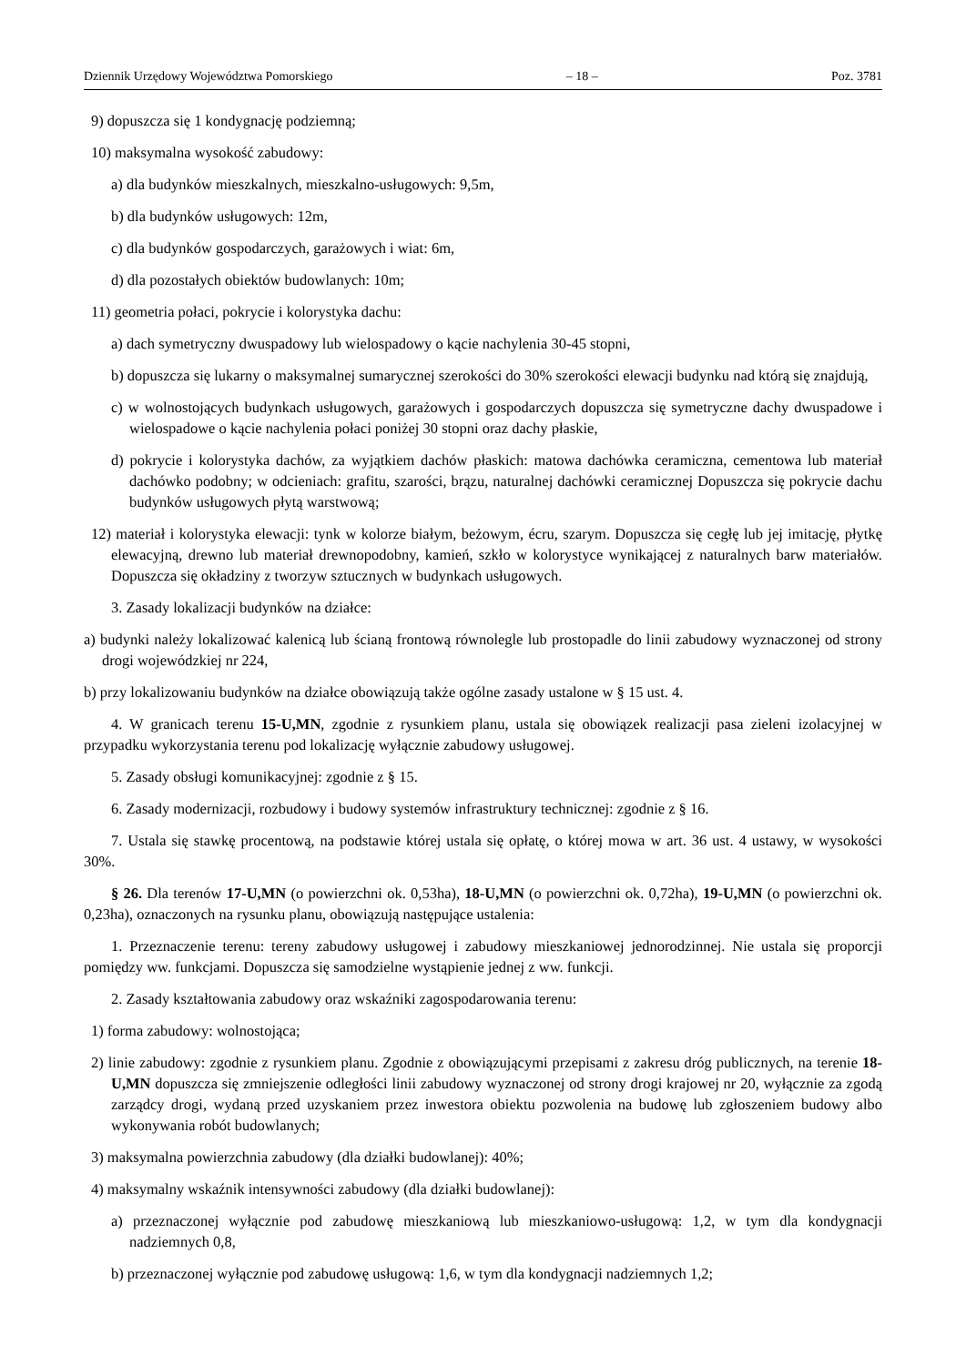Dziennik Urzędowy Województwa Pomorskiego – 18 – Poz. 3781
9) dopuszcza się 1 kondygnację podziemną;
10) maksymalna wysokość zabudowy:
a) dla budynków mieszkalnych, mieszkalno-usługowych: 9,5m,
b) dla budynków usługowych: 12m,
c) dla budynków gospodarczych, garażowych i wiat: 6m,
d) dla pozostałych obiektów budowlanych: 10m;
11) geometria połaci, pokrycie i kolorystyka dachu:
a) dach symetryczny dwuspadowy lub wielospadowy o kącie nachylenia 30-45 stopni,
b) dopuszcza się lukarny o maksymalnej sumarycznej szerokości do 30% szerokości elewacji budynku nad którą się znajdują,
c) w wolnostojących budynkach usługowych, garażowych i gospodarczych dopuszcza się symetryczne dachy dwuspadowe i wielospadowe o kącie nachylenia połaci poniżej 30 stopni oraz dachy płaskie,
d) pokrycie i kolorystyka dachów, za wyjątkiem dachów płaskich: matowa dachówka ceramiczna, cementowa lub materiał dachówko podobny; w odcieniach: grafitu, szarości, brązu, naturalnej dachówki ceramicznej Dopuszcza się pokrycie dachu budynków usługowych płytą warstwową;
12) materiał i kolorystyka elewacji: tynk w kolorze białym, beżowym, écru, szarym. Dopuszcza się cegłę lub jej imitację, płytkę elewacyjną, drewno lub materiał drewnopodobny, kamień, szkło w kolorystyce wynikającej z naturalnych barw materiałów. Dopuszcza się okładziny z tworzyw sztucznych w budynkach usługowych.
3. Zasady lokalizacji budynków na działce:
a) budynki należy lokalizować kalenicą lub ścianą frontową równolegle lub prostopadle do linii zabudowy wyznaczonej od strony drogi wojewódzkiej nr 224,
b) przy lokalizowaniu budynków na działce obowiązują także ogólne zasady ustalone w § 15 ust. 4.
4. W granicach terenu 15-U,MN, zgodnie z rysunkiem planu, ustala się obowiązek realizacji pasa zieleni izolacyjnej w przypadku wykorzystania terenu pod lokalizację wyłącznie zabudowy usługowej.
5. Zasady obsługi komunikacyjnej: zgodnie z § 15.
6. Zasady modernizacji, rozbudowy i budowy systemów infrastruktury technicznej: zgodnie z § 16.
7. Ustala się stawkę procentową, na podstawie której ustala się opłatę, o której mowa w art. 36 ust. 4 ustawy, w wysokości 30%.
§ 26. Dla terenów 17-U,MN (o powierzchni ok. 0,53ha), 18-U,MN (o powierzchni ok. 0,72ha), 19-U,MN (o powierzchni ok. 0,23ha), oznaczonych na rysunku planu, obowiązują następujące ustalenia:
1. Przeznaczenie terenu: tereny zabudowy usługowej i zabudowy mieszkaniowej jednorodzinnej. Nie ustala się proporcji pomiędzy ww. funkcjami. Dopuszcza się samodzielne wystąpienie jednej z ww. funkcji.
2. Zasady kształtowania zabudowy oraz wskaźniki zagospodarowania terenu:
1) forma zabudowy: wolnostojąca;
2) linie zabudowy: zgodnie z rysunkiem planu. Zgodnie z obowiązującymi przepisami z zakresu dróg publicznych, na terenie 18-U,MN dopuszcza się zmniejszenie odległości linii zabudowy wyznaczonej od strony drogi krajowej nr 20, wyłącznie za zgodą zarządcy drogi, wydaną przed uzyskaniem przez inwestora obiektu pozwolenia na budowę lub zgłoszeniem budowy albo wykonywania robót budowlanych;
3) maksymalna powierzchnia zabudowy (dla działki budowlanej): 40%;
4) maksymalny wskaźnik intensywności zabudowy (dla działki budowlanej):
a) przeznaczonej wyłącznie pod zabudowę mieszkaniową lub mieszkaniowo-usługową: 1,2, w tym dla kondygnacji nadziemnych 0,8,
b) przeznaczonej wyłącznie pod zabudowę usługową: 1,6, w tym dla kondygnacji nadziemnych 1,2;